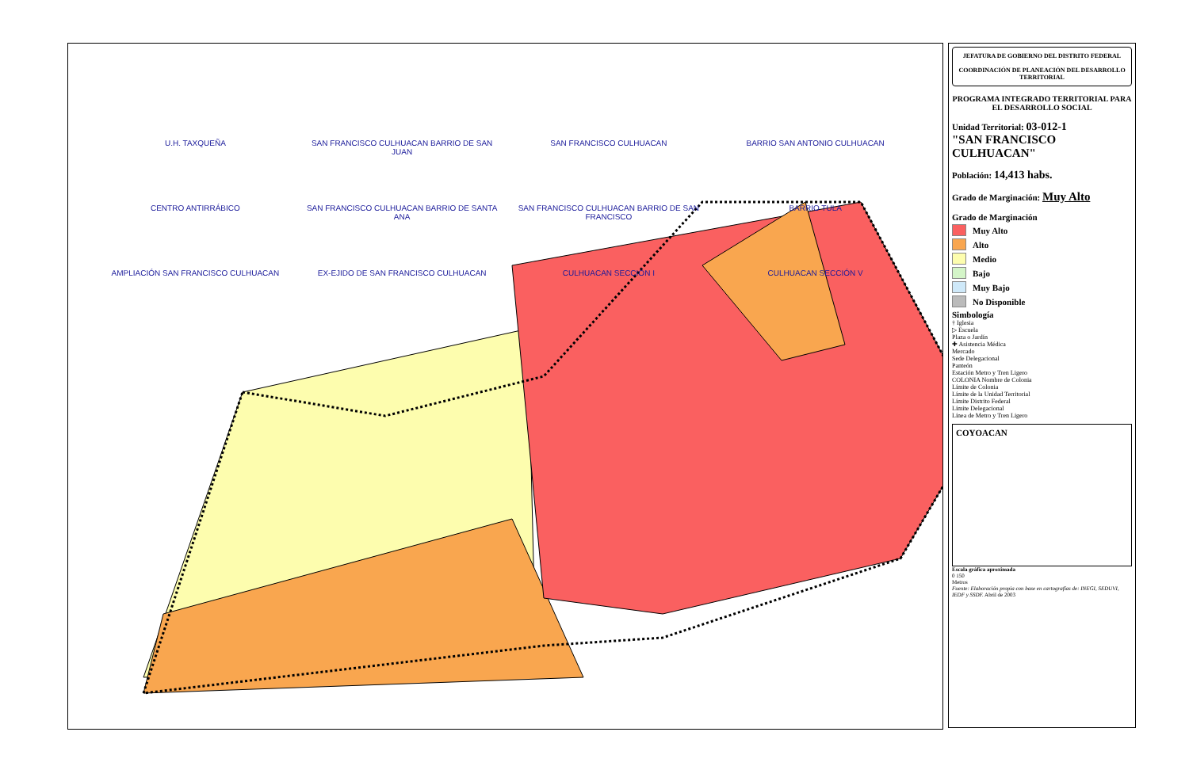U.H. TAXQUEÑA
SAN FRANCISCO CULHUACAN BARRIO DE SAN JUAN
SAN FRANCISCO CULHUACAN
BARRIO SAN ANTONIO CULHUACAN
CENTRO ANTIRRÁBICO
SAN FRANCISCO CULHUACAN BARRIO DE SANTA ANA
SAN FRANCISCO CULHUACAN BARRIO DE SAN FRANCISCO
BARRIO TULA
AMPLIACIÓN SAN FRANCISCO CULHUACAN
EX-EJIDO DE SAN FRANCISCO CULHUACAN
CULHUACAN SECCIÓN I
CULHUACAN SECCIÓN V
JEFATURA DE GOBIERNO DEL DISTRITO FEDERAL
COORDINACIÓN DE PLANEACIÓN DEL DESARROLLO TERRITORIAL
PROGRAMA INTEGRADO TERRITORIAL PARA EL DESARROLLO SOCIAL
Unidad Territorial: 03-012-1
"SAN FRANCISCO CULHUACAN"
Población: 14,413 habs.
Grado de Marginación: Muy Alto
Grado de Marginación
Muy Alto
Alto
Medio
Bajo
Muy Bajo
No Disponible
Simbología
† Iglesia
▷ Escuela
Plaza o Jardín
✚ Asistencia Médica
Mercado
Sede Delegacional
Panteón
Estación Metro y Tren Ligero
COLONIA Nombre de Colonia
Límite de Colonia
Límite de la Unidad Territorial
Límite Distrito Federal
Límite Delegacional
Línea de Metro y Tren Ligero
COYOACAN
Escala gráfica aproximada
0 150
Metros
Fuente: Elaboración propia con base en cartografías de: INEGI, SEDUVI, IEDF y SSDF. Abril de 2003